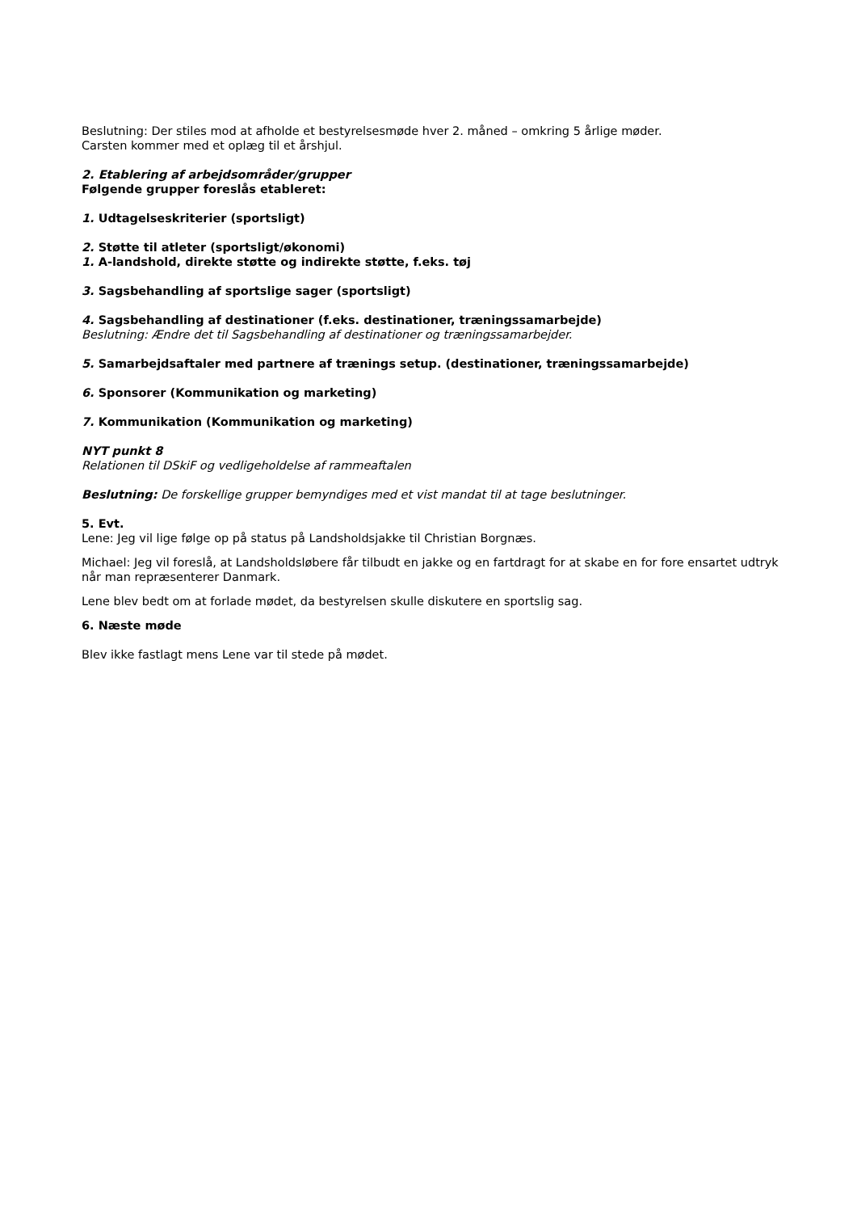Beslutning: Der stiles mod at afholde et bestyrelsesmøde hver 2. måned – omkring 5 årlige møder.
Carsten kommer med et oplæg til et årshjul.
2. Etablering af arbejdsområder/grupper
Følgende grupper foreslås etableret:
1. Udtagelseskriterier (sportsligt)
2. Støtte til atleter (sportsligt/økonomi)
1. A-landshold, direkte støtte og indirekte støtte, f.eks. tøj
3. Sagsbehandling af sportslige sager (sportsligt)
4. Sagsbehandling af destinationer (f.eks. destinationer, træningssamarbejde)
Beslutning: Ændre det til Sagsbehandling af destinationer og træningssamarbejder.
5. Samarbejdsaftaler med partnere af trænings setup. (destinationer, træningssamarbejde)
6. Sponsorer (Kommunikation og marketing)
7. Kommunikation (Kommunikation og marketing)
NYT punkt 8
Relationen til DSkiF og vedligeholdelse af rammeaftalen
Beslutning: De forskellige grupper bemyndiges med et vist mandat til at tage beslutninger.
5. Evt.
Lene: Jeg vil lige følge op på status på Landsholdsjakke til Christian Borgnæs.
Michael: Jeg vil foreslå, at Landsholdsløbere får tilbudt en jakke og en fartdragt for at skabe en for fore ensartet udtryk når man repræsenterer Danmark.
Lene blev bedt om at forlade mødet, da bestyrelsen skulle diskutere en sportslig sag.
6. Næste møde
Blev ikke fastlagt mens Lene var til stede på mødet.